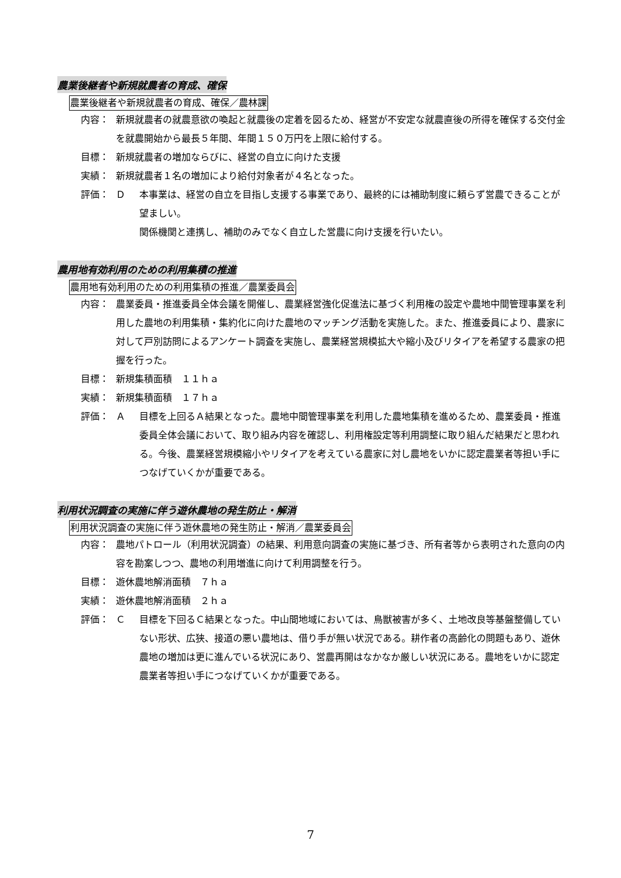農業後継者や新規就農者の育成、確保
農業後継者や新規就農者の育成、確保／農林課
内容： 新規就農者の就農意欲の喚起と就農後の定着を図るため、経営が不安定な就農直後の所得を確保する交付金を就農開始から最長５年間、年間１５０万円を上限に給付する。
目標： 新規就農者の増加ならびに、経営の自立に向けた支援
実績： 新規就農者１名の増加により給付対象者が４名となった。
評価： Ｄ 本事業は、経営の自立を目指し支援する事業であり、最終的には補助制度に頼らず営農できることが望ましい。
関係機関と連携し、補助のみでなく自立した営農に向け支援を行いたい。
農用地有効利用のための利用集積の推進
農用地有効利用のための利用集積の推進／農業委員会
内容： 農業委員・推進委員全体会議を開催し、農業経営強化促進法に基づく利用権の設定や農地中間管理事業を利用した農地の利用集積・集約化に向けた農地のマッチング活動を実施した。また、推進委員により、農家に対して戸別訪問によるアンケート調査を実施し、農業経営規模拡大や縮小及びリタイアを希望する農家の把握を行った。
目標： 新規集積面積　１１ｈａ
実績： 新規集積面積　１７ｈａ
評価： Ａ 目標を上回るＡ結果となった。農地中間管理事業を利用した農地集積を進めるため、農業委員・推進委員全体会議において、取り組み内容を確認し、利用権設定等利用調整に取り組んだ結果だと思われる。今後、農業経営規模縮小やリタイアを考えている農家に対し農地をいかに認定農業者等担い手につなげていくかが重要である。
利用状況調査の実施に伴う遊休農地の発生防止・解消
利用状況調査の実施に伴う遊休農地の発生防止・解消／農業委員会
内容： 農地パトロール（利用状況調査）の結果、利用意向調査の実施に基づき、所有者等から表明された意向の内容を勘案しつつ、農地の利用増進に向けて利用調整を行う。
目標： 遊休農地解消面積　７ｈａ
実績： 遊休農地解消面積　２ｈａ
評価： Ｃ 目標を下回るＣ結果となった。中山間地域においては、鳥獣被害が多く、土地改良等基盤整備していない形状、広狭、接道の悪い農地は、借り手が無い状況である。耕作者の高齢化の問題もあり、遊休農地の増加は更に進んでいる状況にあり、営農再開はなかなか厳しい状況にある。農地をいかに認定農業者等担い手につなげていくかが重要である。
7